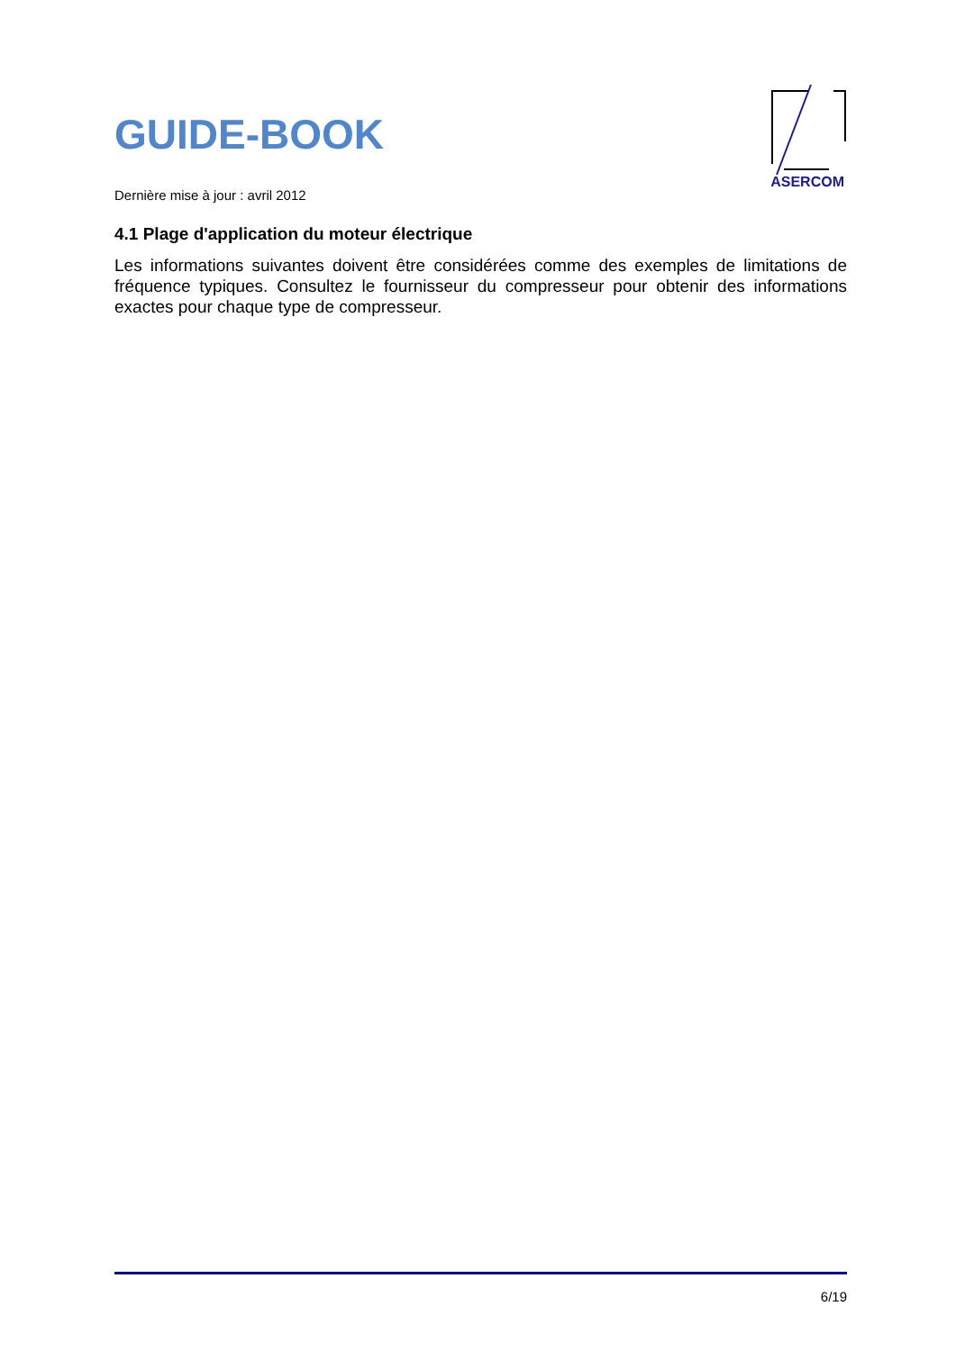GUIDE-BOOK
ASERCOM
Dernière mise à jour : avril 2012
4.1 Plage d'application du moteur électrique
Les informations suivantes doivent être considérées comme des exemples de limitations de fréquence typiques. Consultez le fournisseur du compresseur pour obtenir des informations exactes pour chaque type de compresseur.
6/19